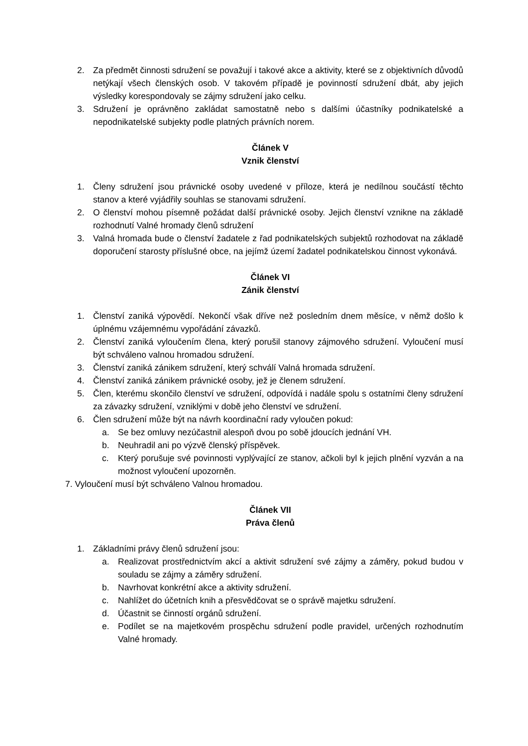2. Za předmět činnosti sdružení se považují i takové akce a aktivity, které se z objektivních důvodů netýkají všech členských osob. V takovém případě je povinností sdružení dbát, aby jejich výsledky korespondovaly se zájmy sdružení jako celku.
3. Sdružení je oprávněno zakládat samostatně nebo s dalšími účastníky podnikatelské a nepodnikatelské subjekty podle platných právních norem.
Článek V
Vznik členství
1. Členy sdružení jsou právnické osoby uvedené v příloze, která je nedílnou součástí těchto stanov a které vyjádřily souhlas se stanovami sdružení.
2. O členství mohou písemně požádat další právnické osoby. Jejich členství vznikne na základě rozhodnutí Valné hromady členů sdružení
3. Valná hromada bude o členství žadatele z řad podnikatelských subjektů rozhodovat na základě doporučení starosty příslušné obce, na jejímž území žadatel podnikatelskou činnost vykonává.
Článek VI
Zánik členství
1. Členství zaniká výpovědí. Nekončí však dříve než posledním dnem měsíce, v němž došlo k úplnému vzájemnému vypořádání závazků.
2. Členství zaniká vyloučením člena, který porušil stanovy zájmového sdružení. Vyloučení musí být schváleno valnou hromadou sdružení.
3. Členství zaniká zánikem sdružení, který schválí Valná hromada sdružení.
4. Členství zaniká zánikem právnické osoby, jež je členem sdružení.
5. Člen, kterému skončilo členství ve sdružení, odpovídá i nadále spolu s ostatními členy sdružení za závazky sdružení, vzniklými v době jeho členství ve sdružení.
6. Člen sdružení může být na návrh koordinační rady vyloučen pokud:
a. Se bez omluvy nezúčastnil alespoň dvou po sobě jdoucích jednání VH.
b. Neuhradil ani po výzvě členský příspěvek.
c. Který porušuje své povinnosti vyplývající ze stanov, ačkoli byl k jejich plnění vyzván a na možnost vyloučení upozorněn.
7. Vyloučení musí být schváleno Valnou hromadou.
Článek VII
Práva členů
1. Základními právy členů sdružení jsou:
a. Realizovat prostřednictvím akcí a aktivit sdružení své zájmy a záměry, pokud budou v souladu se zájmy a záměry sdružení.
b. Navrhovat konkrétní akce a aktivity sdružení.
c. Nahlížet do účetních knih a přesvědčovat se o správě majetku sdružení.
d. Účastnit se činností orgánů sdružení.
e. Podílet se na majetkovém prospěchu sdružení podle pravidel, určených rozhodnutím Valné hromady.